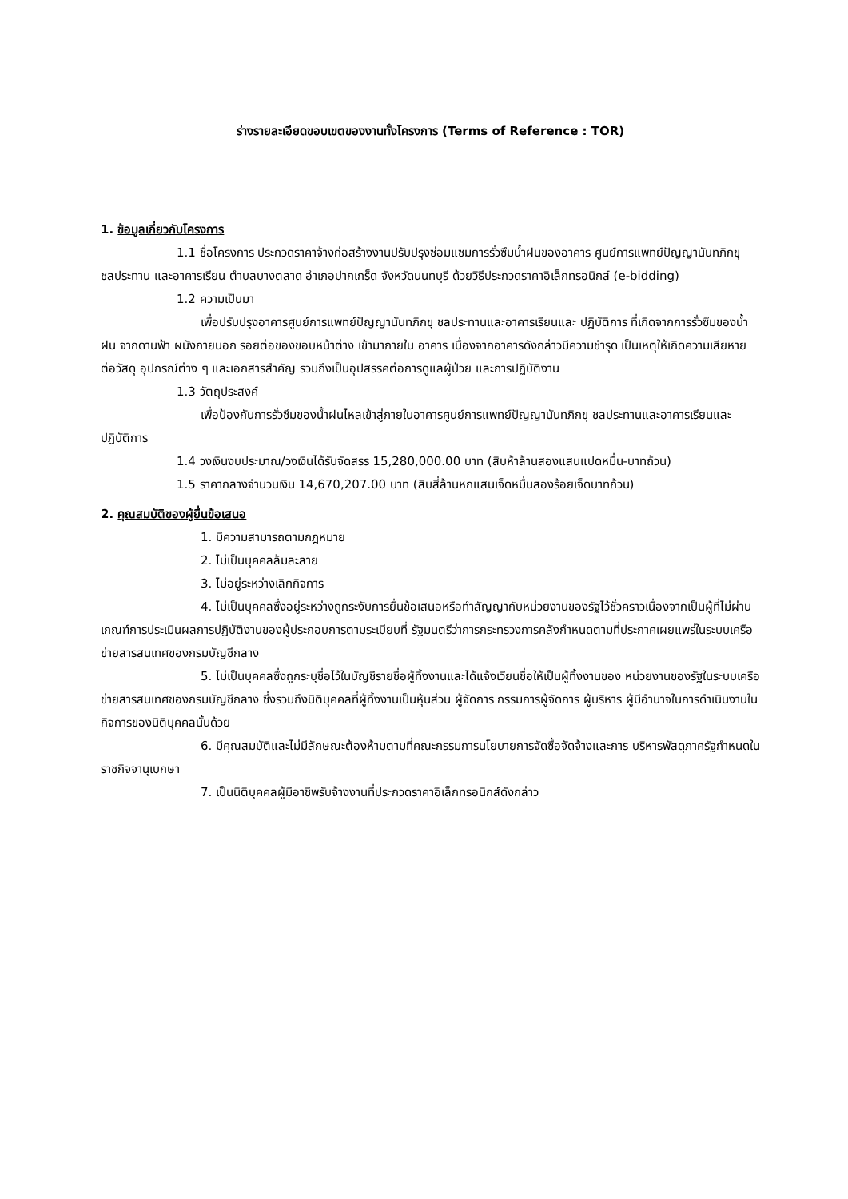ร่างรายละเอียดขอบเขตของงานทั้งโครงการ (Terms of Reference : TOR)
1. ข้อมูลเกี่ยวกับโครงการ
1.1 ชื่อโครงการ ประกวดราคาจ้างก่อสร้างงานปรับปรุงซ่อมแซมการรั่วซึมน้ำฝนของอาคาร ศูนย์การแพทย์ปัญญานันทภิกขุ ชลประทาน และอาคารเรียน ตำบลบางตลาด อำเภอปากเกร็ด จังหวัดนนทบุรี ด้วยวิธีประกวดราคาอิเล็กทรอนิกส์ (e-bidding)
1.2 ความเป็นมา
เพื่อปรับปรุงอาคารศูนย์การแพทย์ปัญญานันทภิกขุ ชลประทานและอาคารเรียนและ ปฏิบัติการ ที่เกิดจากการรั่วซึมของน้ำฝน จากดานฟ้า ผนังภายนอก รอยต่อของขอบหน้าต่าง เข้ามาภายใน อาคาร เนื่องจากอาคารดังกล่าวมีความชำรุด เป็นเหตุให้เกิดความเสียหายต่อวัสดุ อุปกรณ์ต่าง ๆ และเอกสารสำคัญ รวมถึงเป็นอุปสรรคต่อการดูแลผู้ป่วย และการปฏิบัติงาน
1.3 วัตถุประสงค์
เพื่อป้องกันการรั่วซึมของน้ำฝนไหลเข้าสู่ภายในอาคารศูนย์การแพทย์ปัญญานันทภิกขุ ชลประทานและอาคารเรียนและปฏิบัติการ
1.4 วงเงินงบประมาณ/วงเงินได้รับจัดสรร 15,280,000.00 บาท (สิบห้าล้านสองแสนแปดหมื่น-บาทถ้วน)
1.5 ราคากลางจำนวนเงิน 14,670,207.00 บาท (สิบสี่ล้านหกแสนเจ็ดหมื่นสองร้อยเจ็ดบาทถ้วน)
2. คุณสมบัติของผู้ยื่นข้อเสนอ
1. มีความสามารถตามกฎหมาย
2. ไม่เป็นบุคคลล้มละลาย
3. ไม่อยู่ระหว่างเลิกกิจการ
4. ไม่เป็นบุคคลซึ่งอยู่ระหว่างถูกระงับการยื่นข้อเสนอหรือทำสัญญากับหน่วยงานของรัฐไว้ชั่วคราวเนื่องจากเป็นผู้ที่ไม่ผ่านเกณฑ์การประเมินผลการปฏิบัติงานของผู้ประกอบการตามระเบียบที่ รัฐมนตรีว่าการกระทรวงการคลังกำหนดตามที่ประกาศเผยแพร่ในระบบเครือข่ายสารสนเทศของกรมบัญชีกลาง
5. ไม่เป็นบุคคลซึ่งถูกระบุชื่อไว้ในบัญชีรายชื่อผู้ทิ้งงานและได้แจ้งเวียนชื่อให้เป็นผู้ทิ้งงานของ หน่วยงานของรัฐในระบบเครือข่ายสารสนเทศของกรมบัญชีกลาง ซึ่งรวมถึงนิติบุคคลที่ผู้ทิ้งงานเป็นหุ้นส่วน ผู้จัดการ กรรมการผู้จัดการ ผู้บริหาร ผู้มีอำนาจในการดำเนินงานในกิจการของนิติบุคคลนั้นด้วย
6. มีคุณสมบัติและไม่มีลักษณะต้องห้ามตามที่คณะกรรมการนโยบายการจัดซื้อจัดจ้างและการ บริหารพัสดุภาครัฐกำหนดในราชกิจจานุเบกษา
7. เป็นนิติบุคคลผู้มีอาชีพรับจ้างงานที่ประกวดราคาอิเล็กทรอนิกส์ดังกล่าว